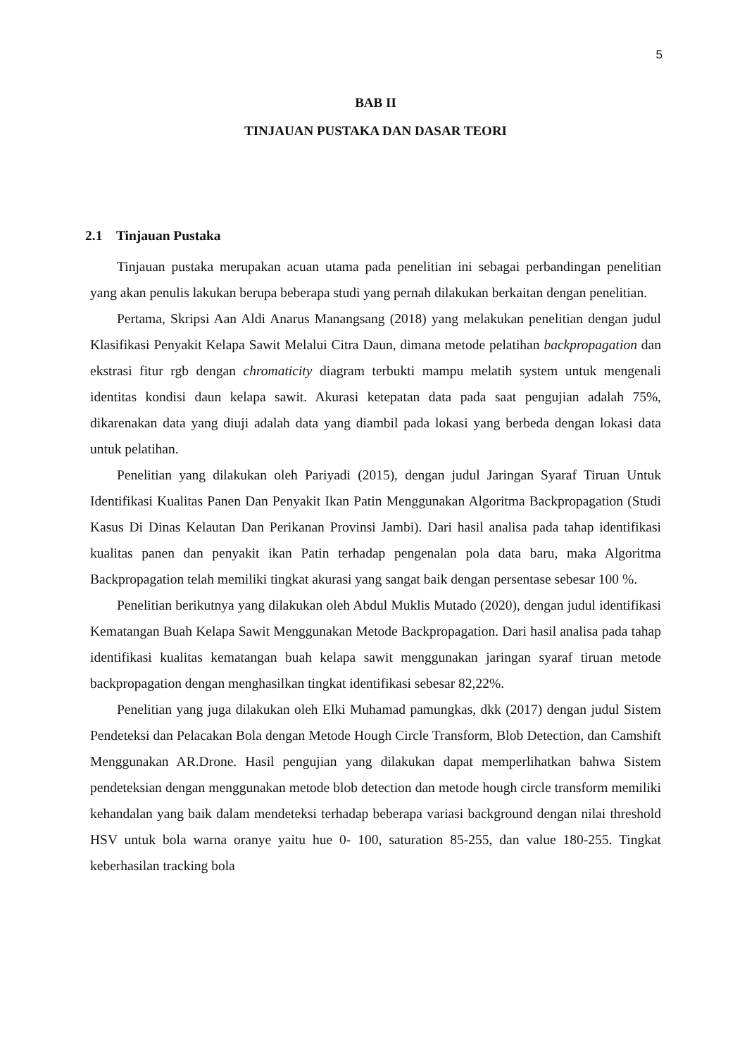5
BAB II
TINJAUAN PUSTAKA DAN DASAR TEORI
2.1 Tinjauan Pustaka
Tinjauan pustaka merupakan acuan utama pada penelitian ini sebagai perbandingan penelitian yang akan penulis lakukan berupa beberapa studi yang pernah dilakukan berkaitan dengan penelitian.
Pertama, Skripsi Aan Aldi Anarus Manangsang (2018) yang melakukan penelitian dengan judul Klasifikasi Penyakit Kelapa Sawit Melalui Citra Daun, dimana metode pelatihan backpropagation dan ekstrasi fitur rgb dengan chromaticity diagram terbukti mampu melatih system untuk mengenali identitas kondisi daun kelapa sawit. Akurasi ketepatan data pada saat pengujian adalah 75%, dikarenakan data yang diuji adalah data yang diambil pada lokasi yang berbeda dengan lokasi data untuk pelatihan.
Penelitian yang dilakukan oleh Pariyadi (2015), dengan judul Jaringan Syaraf Tiruan Untuk Identifikasi Kualitas Panen Dan Penyakit Ikan Patin Menggunakan Algoritma Backpropagation (Studi Kasus Di Dinas Kelautan Dan Perikanan Provinsi Jambi). Dari hasil analisa pada tahap identifikasi kualitas panen dan penyakit ikan Patin terhadap pengenalan pola data baru, maka Algoritma Backpropagation telah memiliki tingkat akurasi yang sangat baik dengan persentase sebesar 100 %.
Penelitian berikutnya yang dilakukan oleh Abdul Muklis Mutado (2020), dengan judul identifikasi Kematangan Buah Kelapa Sawit Menggunakan Metode Backpropagation. Dari hasil analisa pada tahap identifikasi kualitas kematangan buah kelapa sawit menggunakan jaringan syaraf tiruan metode backpropagation dengan menghasilkan tingkat identifikasi sebesar 82,22%.
Penelitian yang juga dilakukan oleh Elki Muhamad pamungkas, dkk (2017) dengan judul Sistem Pendeteksi dan Pelacakan Bola dengan Metode Hough Circle Transform, Blob Detection, dan Camshift Menggunakan AR.Drone. Hasil pengujian yang dilakukan dapat memperlihatkan bahwa Sistem pendeteksian dengan menggunakan metode blob detection dan metode hough circle transform memiliki kehandalan yang baik dalam mendeteksi terhadap beberapa variasi background dengan nilai threshold HSV untuk bola warna oranye yaitu hue 0- 100, saturation 85-255, dan value 180-255. Tingkat keberhasilan tracking bola